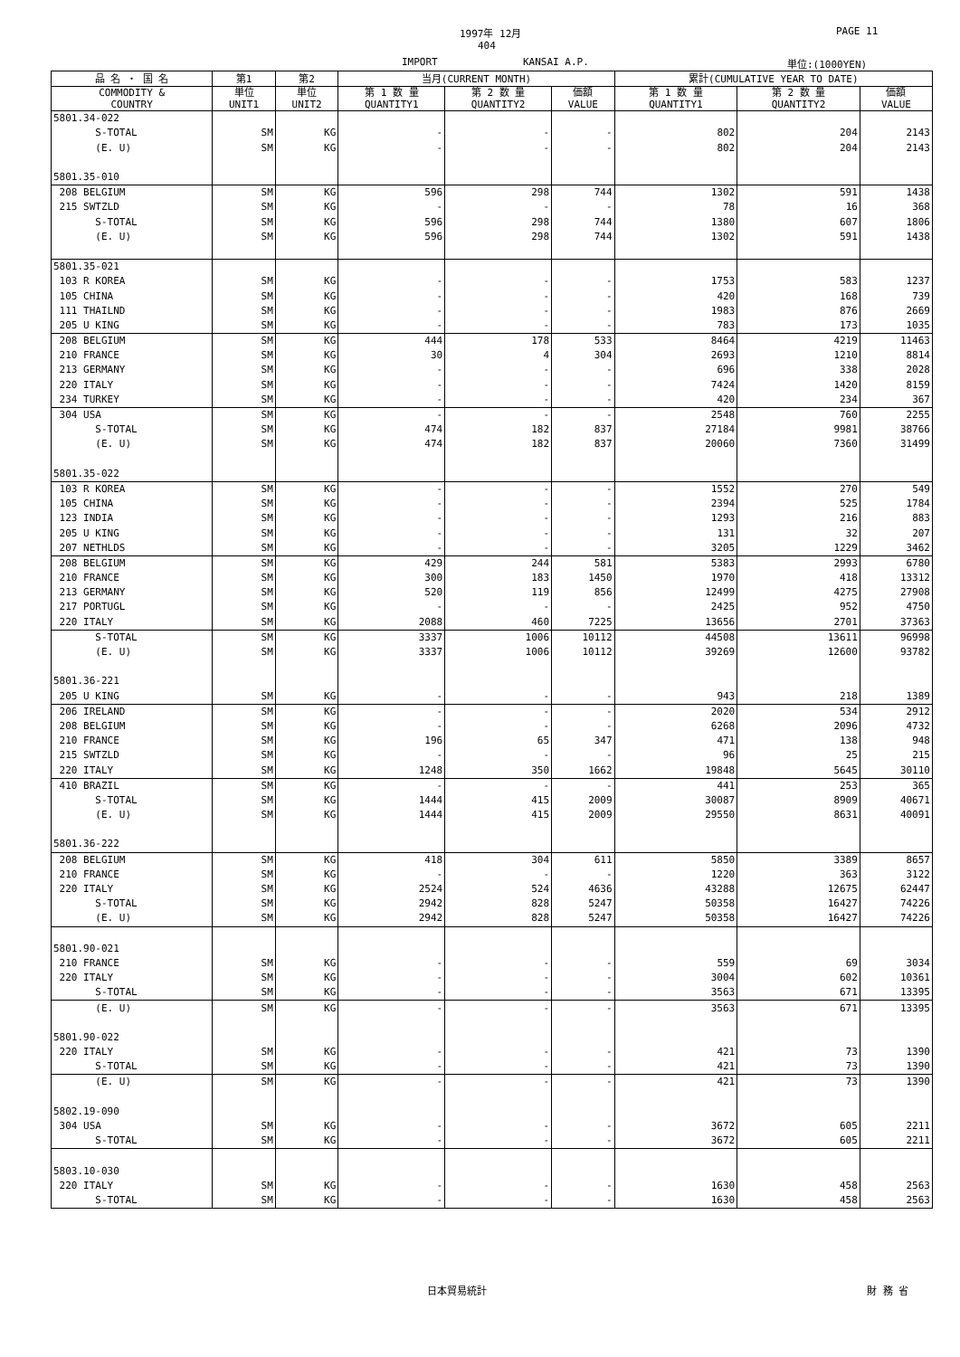1997年 12月 PAGE 11
404
IMPORT KANSAI A.P. 単位:(1000YEN)
| 品 名 ・ 国 名 | 第1 | 第2 | 当月(CURRENT MONTH) | | | 累計(CUMULATIVE YEAR TO DATE) | | |
| --- | --- | --- | --- | --- | --- | --- | --- | --- |
| COMMODITY & COUNTRY | 単位 UNIT1 | 単位 UNIT2 | 第 1 数 量 QUANTITY1 | 第 2 数 量 QUANTITY2 | 価額 VALUE | 第 1 数 量 QUANTITY1 | 第 2 数 量 QUANTITY2 | 価額 VALUE |
| 5801.34-022 | | | | | | | | |
| S-TOTAL | SM | KG | - | - | - | 802 | 204 | 2143 |
| (E. U) | SM | KG | - | - | - | 802 | 204 | 2143 |
| 5801.35-010 | | | | | | | | |
| 208 BELGIUM | SM | KG | 596 | 298 | 744 | 1302 | 591 | 1438 |
| 215 SWTZLD | SM | KG | - | - | - | 78 | 16 | 368 |
| S-TOTAL | SM | KG | 596 | 298 | 744 | 1380 | 607 | 1806 |
| (E. U) | SM | KG | 596 | 298 | 744 | 1302 | 591 | 1438 |
| 5801.35-021 | | | | | | | | |
| 103 R KOREA | SM | KG | - | - | - | 1753 | 583 | 1237 |
| 105 CHINA | SM | KG | - | - | - | 420 | 168 | 739 |
| 111 THAILND | SM | KG | - | - | - | 1983 | 876 | 2669 |
| 205 U KING | SM | KG | - | - | - | 783 | 173 | 1035 |
| 208 BELGIUM | SM | KG | 444 | 178 | 533 | 8464 | 4219 | 11463 |
| 210 FRANCE | SM | KG | 30 | 4 | 304 | 2693 | 1210 | 8814 |
| 213 GERMANY | SM | KG | - | - | - | 696 | 338 | 2028 |
| 220 ITALY | SM | KG | - | - | - | 7424 | 1420 | 8159 |
| 234 TURKEY | SM | KG | - | - | - | 420 | 234 | 367 |
| 304 USA | SM | KG | - | - | - | 2548 | 760 | 2255 |
| S-TOTAL | SM | KG | 474 | 182 | 837 | 27184 | 9981 | 38766 |
| (E. U) | SM | KG | 474 | 182 | 837 | 20060 | 7360 | 31499 |
| 5801.35-022 | | | | | | | | |
| 103 R KOREA | SM | KG | - | - | - | 1552 | 270 | 549 |
| 105 CHINA | SM | KG | - | - | - | 2394 | 525 | 1784 |
| 123 INDIA | SM | KG | - | - | - | 1293 | 216 | 883 |
| 205 U KING | SM | KG | - | - | - | 131 | 32 | 207 |
| 207 NETHLDS | SM | KG | - | - | - | 3205 | 1229 | 3462 |
| 208 BELGIUM | SM | KG | 429 | 244 | 581 | 5383 | 2993 | 6780 |
| 210 FRANCE | SM | KG | 300 | 183 | 1450 | 1970 | 418 | 13312 |
| 213 GERMANY | SM | KG | 520 | 119 | 856 | 12499 | 4275 | 27908 |
| 217 PORTUGL | SM | KG | - | - | - | 2425 | 952 | 4750 |
| 220 ITALY | SM | KG | 2088 | 460 | 7225 | 13656 | 2701 | 37363 |
| S-TOTAL | SM | KG | 3337 | 1006 | 10112 | 44508 | 13611 | 96998 |
| (E. U) | SM | KG | 3337 | 1006 | 10112 | 39269 | 12600 | 93782 |
| 5801.36-221 | | | | | | | | |
| 205 U KING | SM | KG | - | - | - | 943 | 218 | 1389 |
| 206 IRELAND | SM | KG | - | - | - | 2020 | 534 | 2912 |
| 208 BELGIUM | SM | KG | - | - | - | 6268 | 2096 | 4732 |
| 210 FRANCE | SM | KG | 196 | 65 | 347 | 471 | 138 | 948 |
| 215 SWTZLD | SM | KG | - | - | - | 96 | 25 | 215 |
| 220 ITALY | SM | KG | 1248 | 350 | 1662 | 19848 | 5645 | 30110 |
| 410 BRAZIL | SM | KG | - | - | - | 441 | 253 | 365 |
| S-TOTAL | SM | KG | 1444 | 415 | 2009 | 30087 | 8909 | 40671 |
| (E. U) | SM | KG | 1444 | 415 | 2009 | 29550 | 8631 | 40091 |
| 5801.36-222 | | | | | | | | |
| 208 BELGIUM | SM | KG | 418 | 304 | 611 | 5850 | 3389 | 8657 |
| 210 FRANCE | SM | KG | - | - | - | 1220 | 363 | 3122 |
| 220 ITALY | SM | KG | 2524 | 524 | 4636 | 43288 | 12675 | 62447 |
| S-TOTAL | SM | KG | 2942 | 828 | 5247 | 50358 | 16427 | 74226 |
| (E. U) | SM | KG | 2942 | 828 | 5247 | 50358 | 16427 | 74226 |
| 5801.90-021 | | | | | | | | |
| 210 FRANCE | SM | KG | - | - | - | 559 | 69 | 3034 |
| 220 ITALY | SM | KG | - | - | - | 3004 | 602 | 10361 |
| S-TOTAL | SM | KG | - | - | - | 3563 | 671 | 13395 |
| (E. U) | SM | KG | - | - | - | 3563 | 671 | 13395 |
| 5801.90-022 | | | | | | | | |
| 220 ITALY | SM | KG | - | - | - | 421 | 73 | 1390 |
| S-TOTAL | SM | KG | - | - | - | 421 | 73 | 1390 |
| (E. U) | SM | KG | - | - | - | 421 | 73 | 1390 |
| 5802.19-090 | | | | | | | | |
| 304 USA | SM | KG | - | - | - | 3672 | 605 | 2211 |
| S-TOTAL | SM | KG | - | - | - | 3672 | 605 | 2211 |
| 5803.10-030 | | | | | | | | |
| 220 ITALY | SM | KG | - | - | - | 1630 | 458 | 2563 |
| S-TOTAL | SM | KG | - | - | - | 1630 | 458 | 2563 |
日本貿易統計 財 務 省